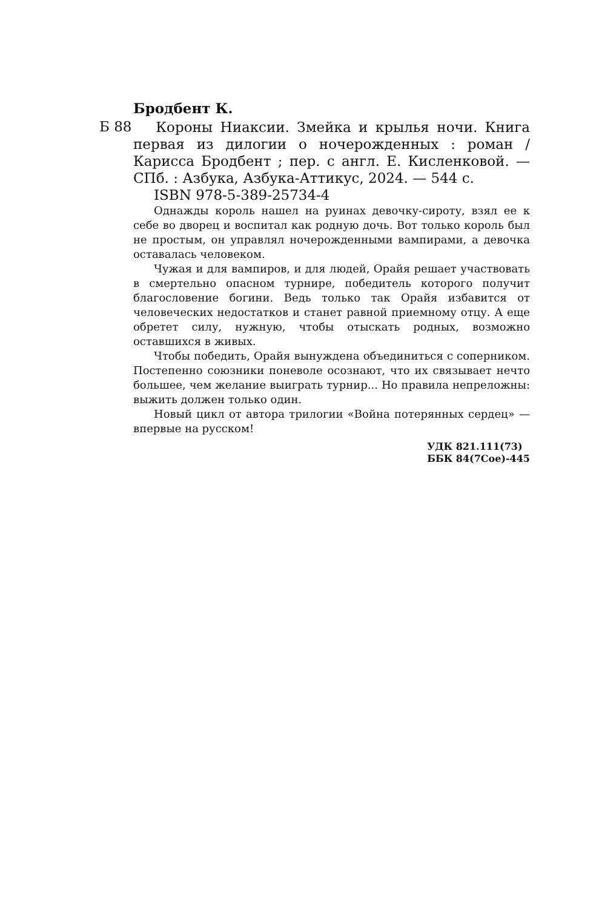Бродбент К.
Б 88
Короны Ниаксии. Змейка и крылья ночи. Книга первая из дилогии о ночерожденных : роман / Карисса Бродбент ; пер. с англ. Е. Кисленковой. — СПб. : Азбука, Азбука-Аттикус, 2024. — 544 с.
ISBN 978-5-389-25734-4
Однажды король нашел на руинах девочку-сироту, взял ее к себе во дворец и воспитал как родную дочь. Вот только король был не простым, он управлял ночерожденными вампирами, а девочка оставалась человеком.
Чужая и для вампиров, и для людей, Орайя решает участвовать в смертельно опасном турнире, победитель которого получит благословение богини. Ведь только так Орайя избавится от человеческих недостатков и станет равной приемному отцу. А еще обретет силу, нужную, чтобы отыскать родных, возможно оставшихся в живых.
Чтобы победить, Орайя вынуждена объединиться с соперником. Постепенно союзники поневоле осознают, что их связывает нечто большее, чем желание выиграть турнир... Но правила непреложны: выжить должен только один.
Новый цикл от автора трилогии «Война потерянных сердец» — впервые на русском!
УДК 821.111(73)
ББК 84(7Сое)-445